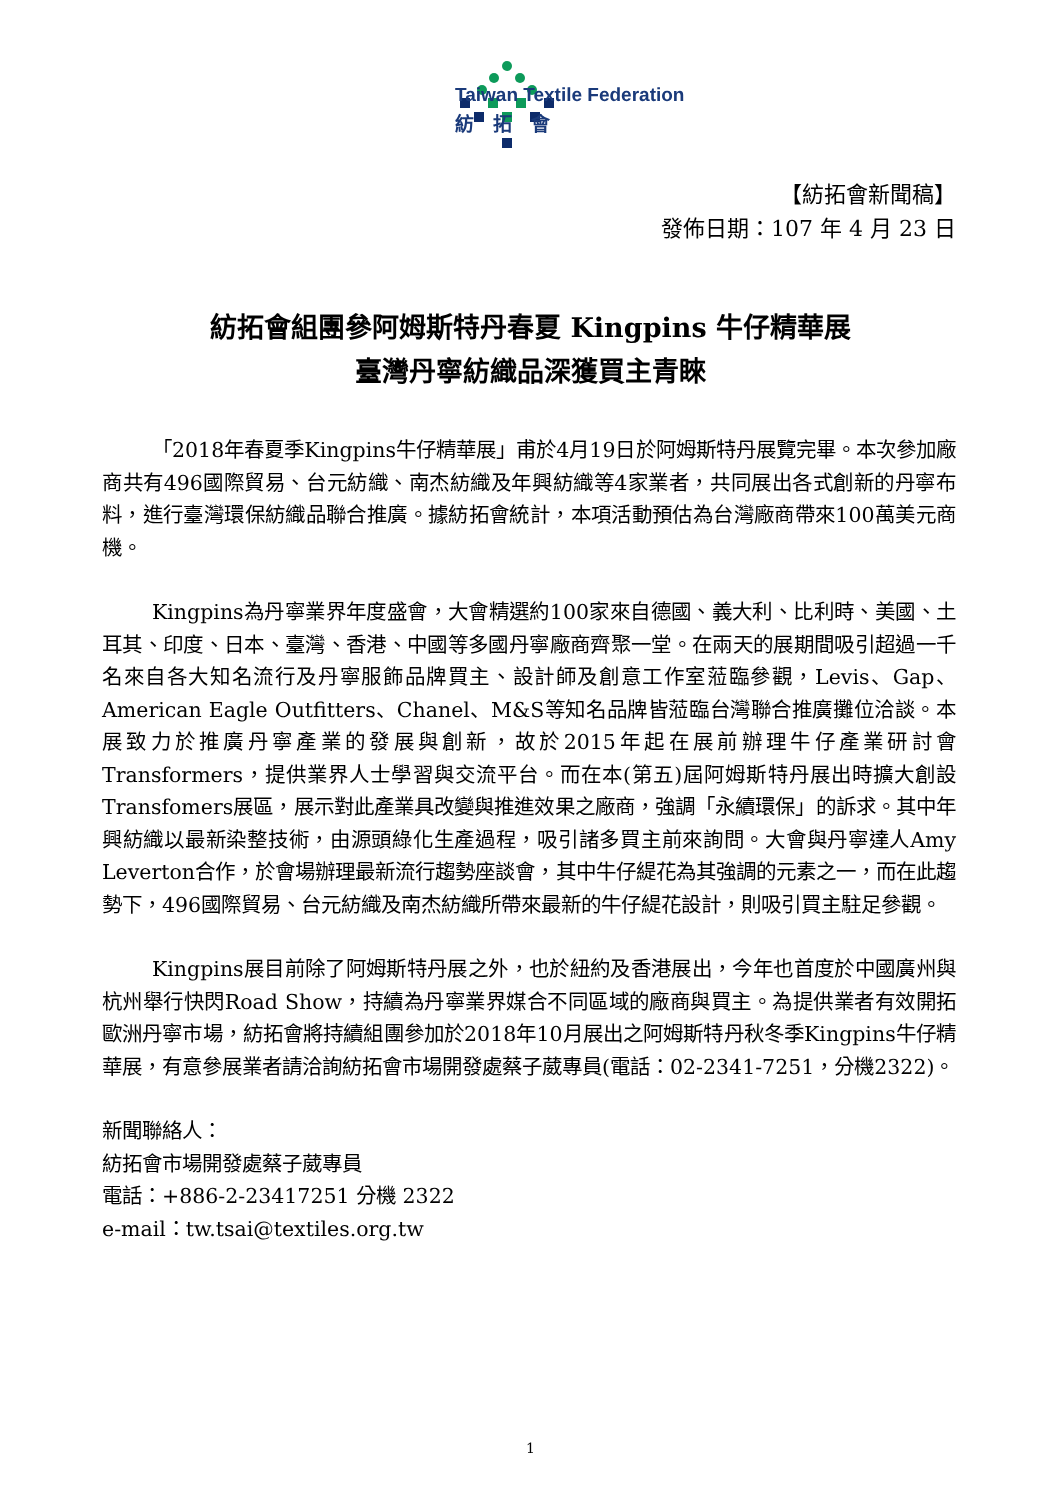Taiwan Textile Federation
紡　拓　會
【紡拓會新聞稿】
發佈日期：107 年 4 月 23 日
紡拓會組團參阿姆斯特丹春夏 Kingpins 牛仔精華展
臺灣丹寧紡織品深獲買主青睞
「2018年春夏季Kingpins牛仔精華展」甫於4月19日於阿姆斯特丹展覽完畢。本次參加廠商共有496國際貿易、台元紡織、南杰紡織及年興紡織等4家業者，共同展出各式創新的丹寧布料，進行臺灣環保紡織品聯合推廣。據紡拓會統計，本項活動預估為台灣廠商帶來100萬美元商機。
Kingpins為丹寧業界年度盛會，大會精選約100家來自德國、義大利、比利時、美國、土耳其、印度、日本、臺灣、香港、中國等多國丹寧廠商齊聚一堂。在兩天的展期間吸引超過一千名來自各大知名流行及丹寧服飾品牌買主、設計師及創意工作室蒞臨參觀，Levis、Gap、American Eagle Outfitters、Chanel、M&S等知名品牌皆蒞臨台灣聯合推廣攤位洽談。本展致力於推廣丹寧產業的發展與創新，故於2015年起在展前辦理牛仔產業研討會Transformers，提供業界人士學習與交流平台。而在本(第五)屆阿姆斯特丹展出時擴大創設Transfomers展區，展示對此產業具改變與推進效果之廠商，強調「永續環保」的訴求。其中年興紡織以最新染整技術，由源頭綠化生產過程，吸引諸多買主前來詢問。大會與丹寧達人Amy Leverton合作，於會場辦理最新流行趨勢座談會，其中牛仔緹花為其強調的元素之一，而在此趨勢下，496國際貿易、台元紡織及南杰紡織所帶來最新的牛仔緹花設計，則吸引買主駐足參觀。
Kingpins展目前除了阿姆斯特丹展之外，也於紐約及香港展出，今年也首度於中國廣州與杭州舉行快閃Road Show，持續為丹寧業界媒合不同區域的廠商與買主。為提供業者有效開拓歐洲丹寧市場，紡拓會將持續組團參加於2018年10月展出之阿姆斯特丹秋冬季Kingpins牛仔精華展，有意參展業者請洽詢紡拓會市場開發處蔡子葳專員(電話：02-2341-7251，分機2322)。
新聞聯絡人：
紡拓會市場開發處蔡子葳專員
電話：+886-2-23417251 分機 2322
e-mail：tw.tsai@textiles.org.tw
1